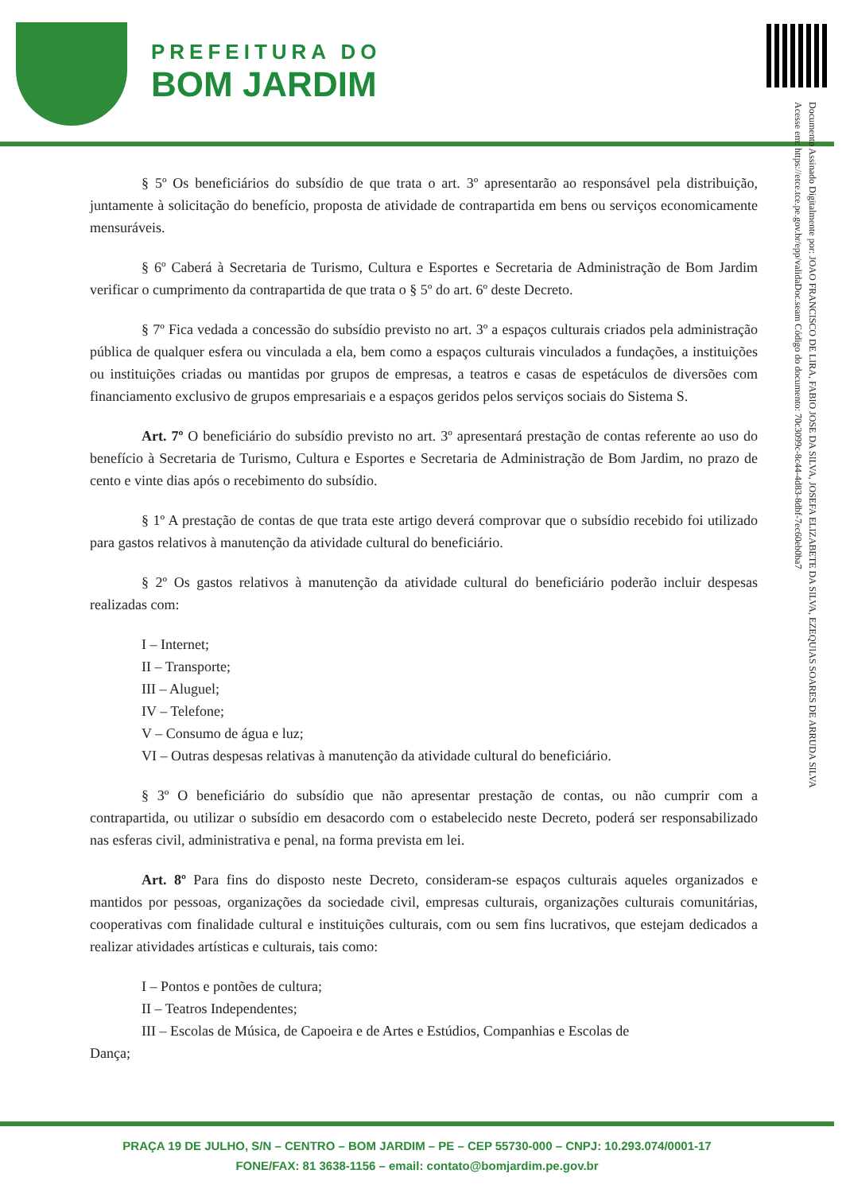PREFEITURA DO
BOM JARDIM
Documento Assinado Digitalmente por: JOAO FRANCISCO DE LIRA, FABIO JOSE DA SILVA, JOSEFA ELIZABETE DA SILVA, EZEQUIAS SOARES DE ARRUDA SILVA
Acesse em: https://etce.tce.pe.gov.br/epp/validaDoc.seam Código do documento: 70c3099c-8c44-4d83-8dbf-7ec60eb0ba7
§ 5º Os beneficiários do subsídio de que trata o art. 3º apresentarão ao responsável pela distribuição, juntamente à solicitação do benefício, proposta de atividade de contrapartida em bens ou serviços economicamente mensuráveis.
§ 6º Caberá à Secretaria de Turismo, Cultura e Esportes e Secretaria de Administração de Bom Jardim verificar o cumprimento da contrapartida de que trata o § 5º do art. 6º deste Decreto.
§ 7º Fica vedada a concessão do subsídio previsto no art. 3º a espaços culturais criados pela administração pública de qualquer esfera ou vinculada a ela, bem como a espaços culturais vinculados a fundações, a instituições ou instituições criadas ou mantidas por grupos de empresas, a teatros e casas de espetáculos de diversões com financiamento exclusivo de grupos empresariais e a espaços geridos pelos serviços sociais do Sistema S.
Art. 7º O beneficiário do subsídio previsto no art. 3º apresentará prestação de contas referente ao uso do benefício à Secretaria de Turismo, Cultura e Esportes e Secretaria de Administração de Bom Jardim, no prazo de cento e vinte dias após o recebimento do subsídio.
§ 1º A prestação de contas de que trata este artigo deverá comprovar que o subsídio recebido foi utilizado para gastos relativos à manutenção da atividade cultural do beneficiário.
§ 2º Os gastos relativos à manutenção da atividade cultural do beneficiário poderão incluir despesas realizadas com:
I – Internet;
II – Transporte;
III – Aluguel;
IV – Telefone;
V – Consumo de água e luz;
VI – Outras despesas relativas à manutenção da atividade cultural do beneficiário.
§ 3º O beneficiário do subsídio que não apresentar prestação de contas, ou não cumprir com a contrapartida, ou utilizar o subsídio em desacordo com o estabelecido neste Decreto, poderá ser responsabilizado nas esferas civil, administrativa e penal, na forma prevista em lei.
Art. 8º Para fins do disposto neste Decreto, consideram-se espaços culturais aqueles organizados e mantidos por pessoas, organizações da sociedade civil, empresas culturais, organizações culturais comunitárias, cooperativas com finalidade cultural e instituições culturais, com ou sem fins lucrativos, que estejam dedicados a realizar atividades artísticas e culturais, tais como:
I – Pontos e pontões de cultura;
II – Teatros Independentes;
III – Escolas de Música, de Capoeira e de Artes e Estúdios, Companhias e Escolas de
Dança;
PRAÇA 19 DE JULHO, S/N – CENTRO – BOM JARDIM – PE – CEP 55730-000 – CNPJ: 10.293.074/0001-17
FONE/FAX: 81 3638-1156 – email: contato@bomjardim.pe.gov.br